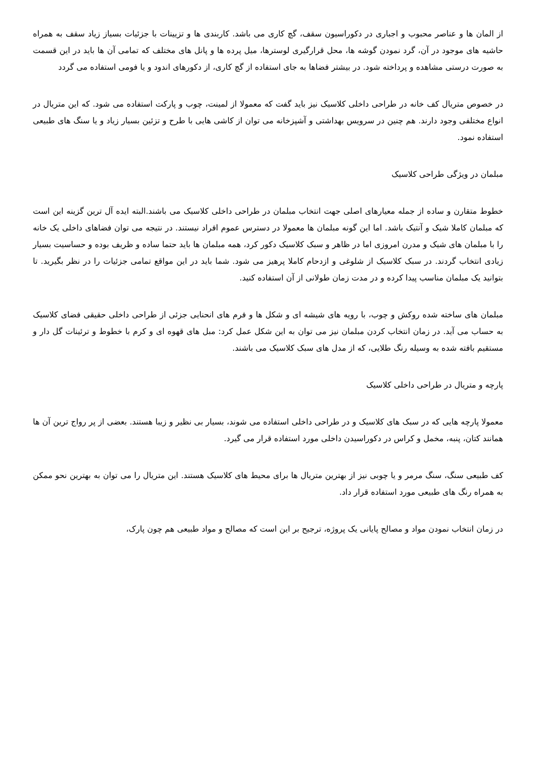از المان ها و عناصر محبوب و اجباری در دکوراسیون سقف، گچ کاری می باشد. کاربندی ها و تزیینات با جزئیات بسیاز زیاد سقف به همراه حاشیه های موجود در آن، گرد نمودن گوشه ها، محل قرارگیری لوسترها، میل پرده ها و پانل های مختلف که تمامی آن ها باید در این قسمت به صورت درستی مشاهده و پرداخته شود. در بیشتر فضاها به جای استفاده از گچ کاری، از دکورهای اندود و یا فومی استفاده می گردد
در خصوص متریال کف خانه در طراحی داخلی کلاسیک نیز باید گفت که معمولا از لمینت، چوب و پارکت استفاده می شود. که این متریال در انواع مختلفی وجود دارند. هم چنین در سرویس بهداشتی و آشپزخانه می توان از کاشی هایی با طرح و تزئین بسیار زیاد و یا سنگ های طبیعی استفاده نمود.
مبلمان در ویژگی طراحی کلاسیک
خطوط متقارن و ساده از جمله معیارهای اصلی جهت انتخاب مبلمان در طراحی داخلی کلاسیک می باشند.البته ایده آل ترین گزینه این است که مبلمان کاملا شیک و آنتیک باشد. اما این گونه مبلمان ها معمولا در دسترس عموم افراد نیستند. در نتیجه می توان فضاهای داخلی یک خانه را با مبلمان های شیک و مدرن امروزی اما در ظاهر و سبک کلاسیک دکور کرد، همه مبلمان ها باید حتما ساده و ظریف بوده و حساسیت بسیار زیادی انتخاب گردند. در سبک کلاسیک از شلوغی و ازدحام کاملا پرهیز می شود. شما باید در این مواقع تمامی جزئیات را در نظر بگیرید. تا بتوانید یک مبلمان مناسب پیدا کرده و در مدت زمان طولانی از آن استفاده کنید.
مبلمان های ساخته شده روکش و چوب، با رویه های شیشه ای و شکل ها و فرم های انحنایی جزئی از طراحی داخلی حقیقی فضای کلاسیک به حساب می آید. در زمان انتخاب کردن مبلمان نیز می توان به این شکل عمل کرد: مبل های قهوه ای و کرم با خطوط و ترئینات گل دار و مستقیم بافته شده به وسیله رنگ طلایی، که از مدل های سبک کلاسیک می باشند.
پارچه و متریال در طراحی داخلی کلاسیک
معمولا پارچه هایی که در سبک های کلاسیک و در طراحی داخلی استفاده می شوند، بسیار بی نظیر و زیبا هستند. بعضی از پر رواج ترین آن ها همانند کتان، پنبه، مخمل و کراس در دکوراسیدن داخلی مورد استفاده قرار می گیرد.
کف طبیعی سنگ، سنگ مرمر و یا چوبی نیز از بهترین متریال ها برای محیط های کلاسیک هستند. این متریال را می توان به بهترین نحو ممکن به همراه رنگ های طبیعی مورد استفاده قرار داد.
در زمان انتخاب نمودن مواد و مصالح پایانی یک پروژه، ترجیح بر این است که مصالح و مواد طبیعی هم چون پارک،